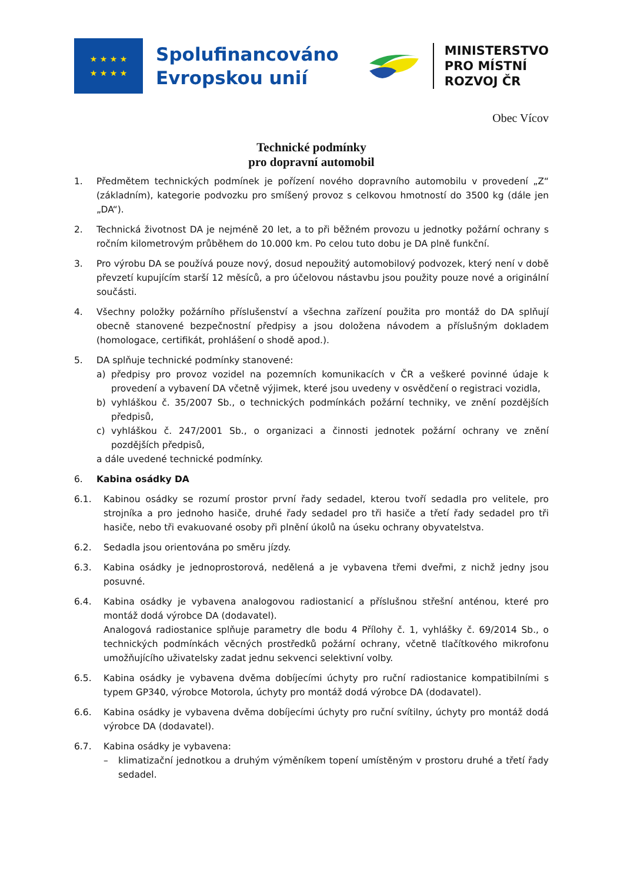★ ★ ★ ★
★ ★ ★ ★
Spolufinancováno
Evropskou unií
MINISTERSTVO
PRO MÍSTNÍ
ROZVOJ ČR
Obec Vícov
Technické podmínky
pro dopravní automobil
1. Předmětem technických podmínek je pořízení nového dopravního automobilu v provedení „Z“ (základním), kategorie podvozku pro smíšený provoz s celkovou hmotností do 3500 kg (dále jen „DA“).
2. Technická životnost DA je nejméně 20 let, a to při běžném provozu u jednotky požární ochrany s ročním kilometrovým průběhem do 10.000 km. Po celou tuto dobu je DA plně funkční.
3. Pro výrobu DA se používá pouze nový, dosud nepoužitý automobilový podvozek, který není v době převzetí kupujícím starší 12 měsíců, a pro účelovou nástavbu jsou použity pouze nové a originální součásti.
4. Všechny položky požárního příslušenství a všechna zařízení použita pro montáž do DA splňují obecně stanovené bezpečnostní předpisy a jsou doložena návodem a příslušným dokladem (homologace, certifikát, prohlášení o shodě apod.).
5. DA splňuje technické podmínky stanovené:
a) předpisy pro provoz vozidel na pozemních komunikacích v ČR a veškeré povinné údaje k provedení a vybavení DA včetně výjimek, které jsou uvedeny v osvědčení o registraci vozidla,
b) vyhláškou č. 35/2007 Sb., o technických podmínkách požární techniky, ve znění pozdějších předpisů,
c) vyhláškou č. 247/2001 Sb., o organizaci a činnosti jednotek požární ochrany ve znění pozdějších předpisů,
a dále uvedené technické podmínky.
6. Kabina osádky DA
6.1. Kabinou osádky se rozumí prostor první řady sedadel, kterou tvoří sedadla pro velitele, pro strojníka a pro jednoho hasiče, druhé řady sedadel pro tři hasiče a třetí řady sedadel pro tři hasiče, nebo tři evakuované osoby při plnění úkolů na úseku ochrany obyvatelstva.
6.2. Sedadla jsou orientována po směru jízdy.
6.3. Kabina osádky je jednoprostorová, nedělená a je vybavena třemi dveřmi, z nichž jedny jsou posuvné.
6.4. Kabina osádky je vybavena analogovou radiostanicí a příslušnou střešní anténou, které pro montáž dodá výrobce DA (dodavatel).
Analogová radiostanice splňuje parametry dle bodu 4 Přílohy č. 1, vyhlášky č. 69/2014 Sb., o technických podmínkách věcných prostředků požární ochrany, včetně tlačítkového mikrofonu umožňujícího uživatelsky zadat jednu sekvenci selektivní volby.
6.5. Kabina osádky je vybavena dvěma dobíjecími úchyty pro ruční radiostanice kompatibilními s typem GP340, výrobce Motorola, úchyty pro montáž dodá výrobce DA (dodavatel).
6.6. Kabina osádky je vybavena dvěma dobíjecími úchyty pro ruční svítilny, úchyty pro montáž dodá výrobce DA (dodavatel).
6.7. Kabina osádky je vybavena:
– klimatizační jednotkou a druhým výměníkem topení umístěným v prostoru druhé a třetí řady sedadel.